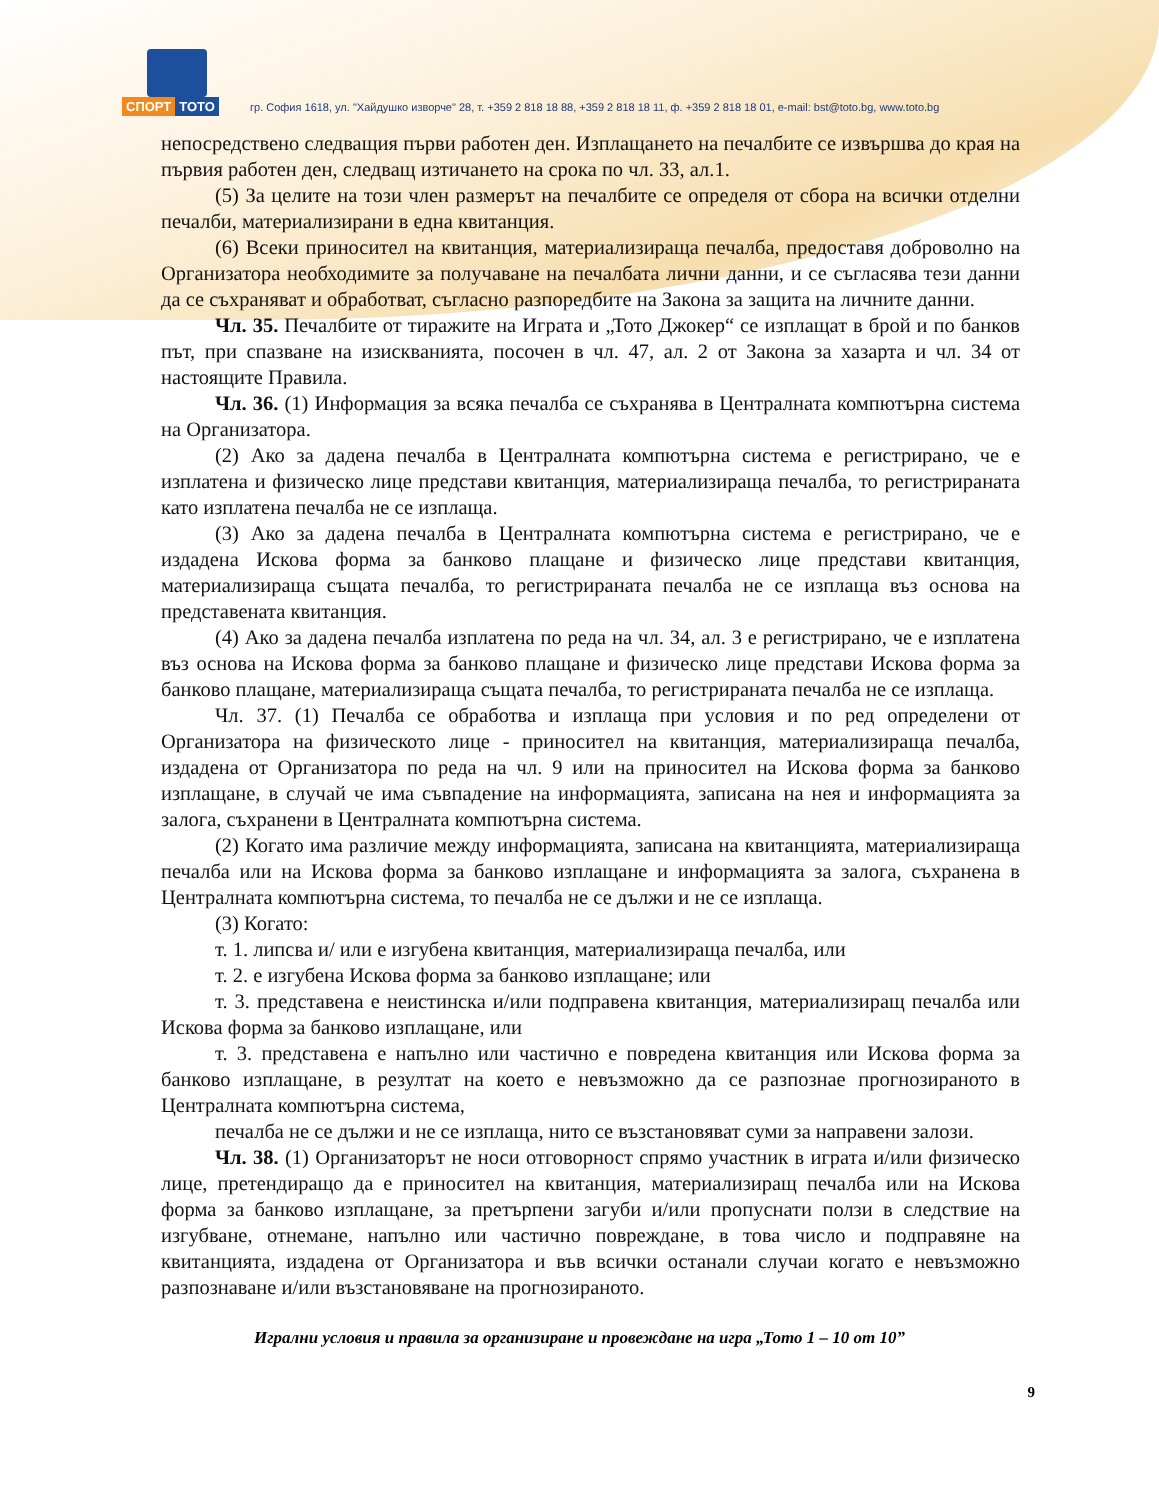СПОРТ ТОТО
гр. София 1618, ул. "Хайдушко изворче" 28, т. +359 2 818 18 88, +359 2 818 18 11, ф. +359 2 818 18 01, e-mail: bst@toto.bg, www.toto.bg
непосредствено следващия първи работен ден. Изплащането на печалбите се извършва до края на първия работен ден, следващ изтичането на срока по чл. 33, ал.1.
(5) За целите на този член размерът на печалбите се определя от сбора на всички отделни печалби, материализирани в една квитанция.
(6) Всеки приносител на квитанция, материализираща печалба, предоставя доброволно на Организатора необходимите за получаване на печалбата лични данни, и се съгласява тези данни да се съхраняват и обработват, съгласно разпоредбите на Закона за защита на личните данни.
Чл. 35. Печалбите от тиражите на Играта и „Тото Джокер“ се изплащат в брой и по банков път, при спазване на изискванията, посочен в чл. 47, ал. 2 от Закона за хазарта и чл. 34 от настоящите Правила.
Чл. 36. (1) Информация за всяка печалба се съхранява в Централната компютърна система на Организатора.
(2) Ако за дадена печалба в Централната компютърна система е регистрирано, че е изплатена и физическо лице представи квитанция, материализираща печалба, то регистрираната като изплатена печалба не се изплаща.
(3) Ако за дадена печалба в Централната компютърна система е регистрирано, че е издадена Искова форма за банково плащане и физическо лице представи квитанция, материализираща същата печалба, то регистрираната печалба не се изплаща въз основа на представената квитанция.
(4) Ако за дадена печалба изплатена по реда на чл. 34, ал. 3 е регистрирано, че е изплатена въз основа на Искова форма за банково плащане и физическо лице представи Искова форма за банково плащане, материализираща същата печалба, то регистрираната печалба не се изплаща.
Чл. 37. (1) Печалба се обработва и изплаща при условия и по ред определени от Организатора на физическото лице - приносител на квитанция, материализираща печалба, издадена от Организатора по реда на чл. 9 или на приносител на Искова форма за банково изплащане, в случай че има съвпадение на информацията, записана на нея и информацията за залога, съхранени в Централната компютърна система.
(2) Когато има различие между информацията, записана на квитанцията, материализираща печалба или на Искова форма за банково изплащане и информацията за залога, съхранена в Централната компютърна система, то печалба не се дължи и не се изплаща.
(3) Когато:
т. 1. липсва и/ или е изгубена квитанция, материализираща печалба, или
т. 2. е изгубена Искова форма за банково изплащане; или
т. 3. представена е неистинска и/или подправена квитанция, материализиращ печалба или Искова форма за банково изплащане, или
т. 3. представена е напълно или частично е повредена квитанция или Искова форма за банково изплащане, в резултат на което е невъзможно да се разпознае прогнозираното в Централната компютърна система,
печалба не се дължи и не се изплаща, нито се възстановяват суми за направени залози.
Чл. 38. (1) Организаторът не носи отговорност спрямо участник в играта и/или физическо лице, претендиращо да е приносител на квитанция, материализиращ печалба или на Искова форма за банково изплащане, за претърпени загуби и/или пропуснати ползи в следствие на изгубване, отнемане, напълно или частично повреждане, в това число и подправяне на квитанцията, издадена от Организатора и във всички останали случаи когато е невъзможно разпознаване и/или възстановяване на прогнозираното.
Игрални условия и правила за организиране и провеждане на игра „Тото 1 – 10 от 10”
9